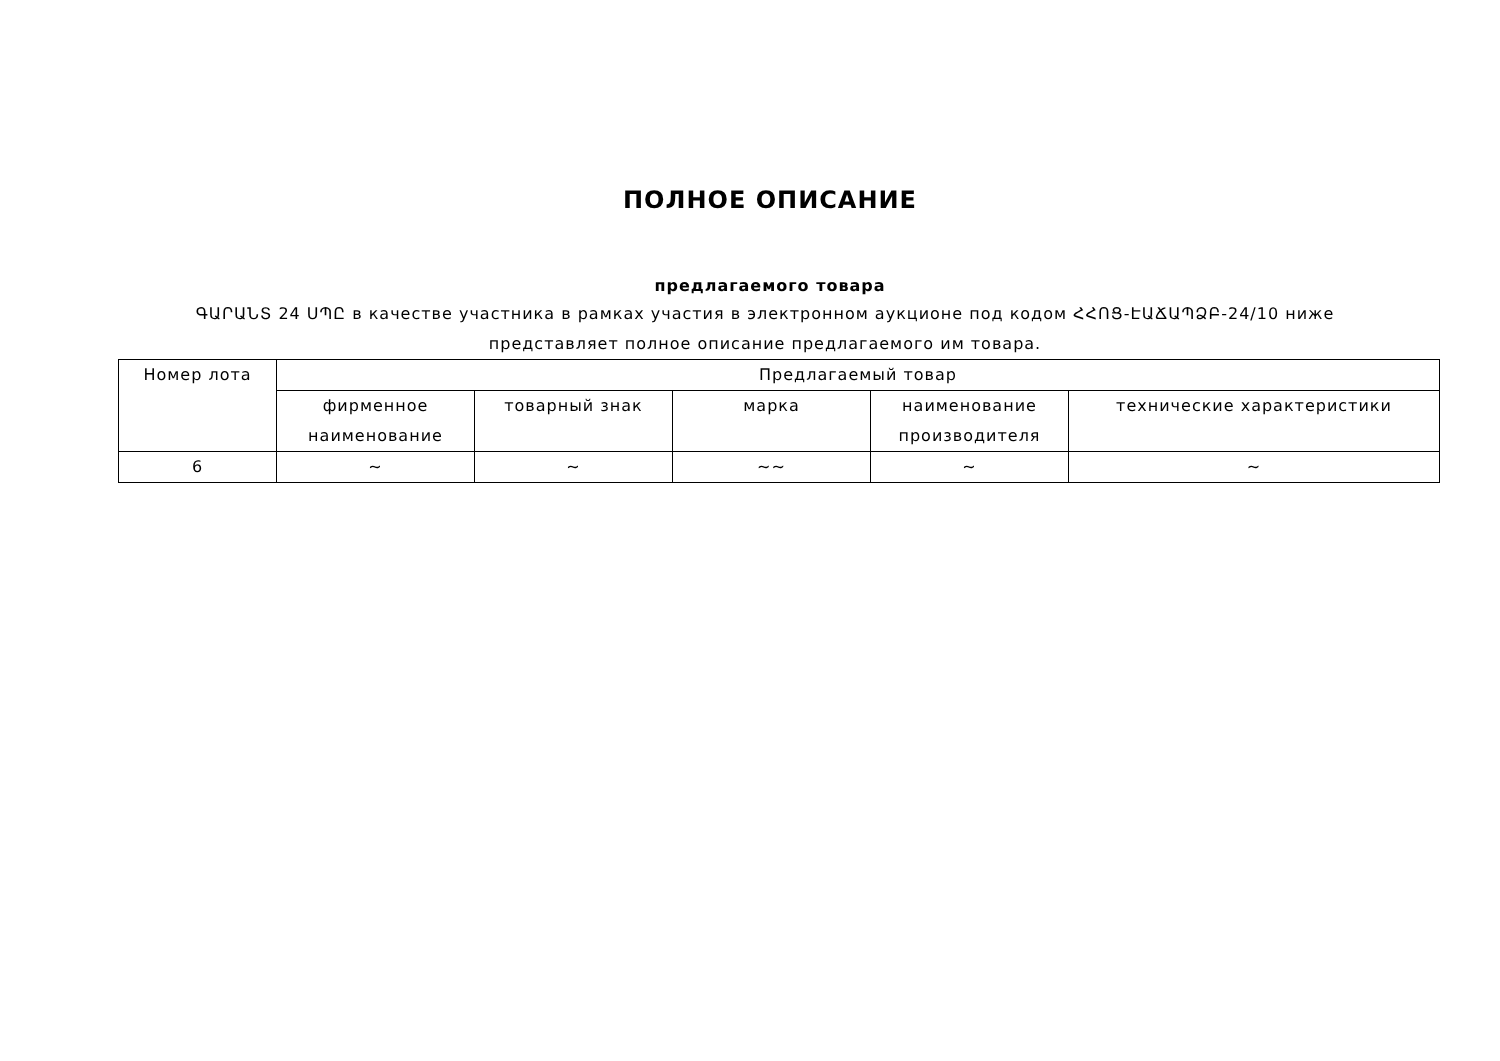ПОЛНОЕ ОПИСАНИЕ
предлагаемого товара
ԳԱՐԱՆՏ 24 ՍՊԸ в качестве участника в рамках участия в электронном аукционе под кодом ՀՀՈՑ-ԷԱՃԱՊՁԲ-24/10 ниже представляет полное описание предлагаемого им товара.
| Номер лота | Предлагаемый товар | | | | |
| --- | --- | --- | --- | --- | --- |
| | фирменное наименование | товарный знак | марка | наименование производителя | технические характеристики |
| 6 | ~ | ~ | ~~ | ~ | ~ |